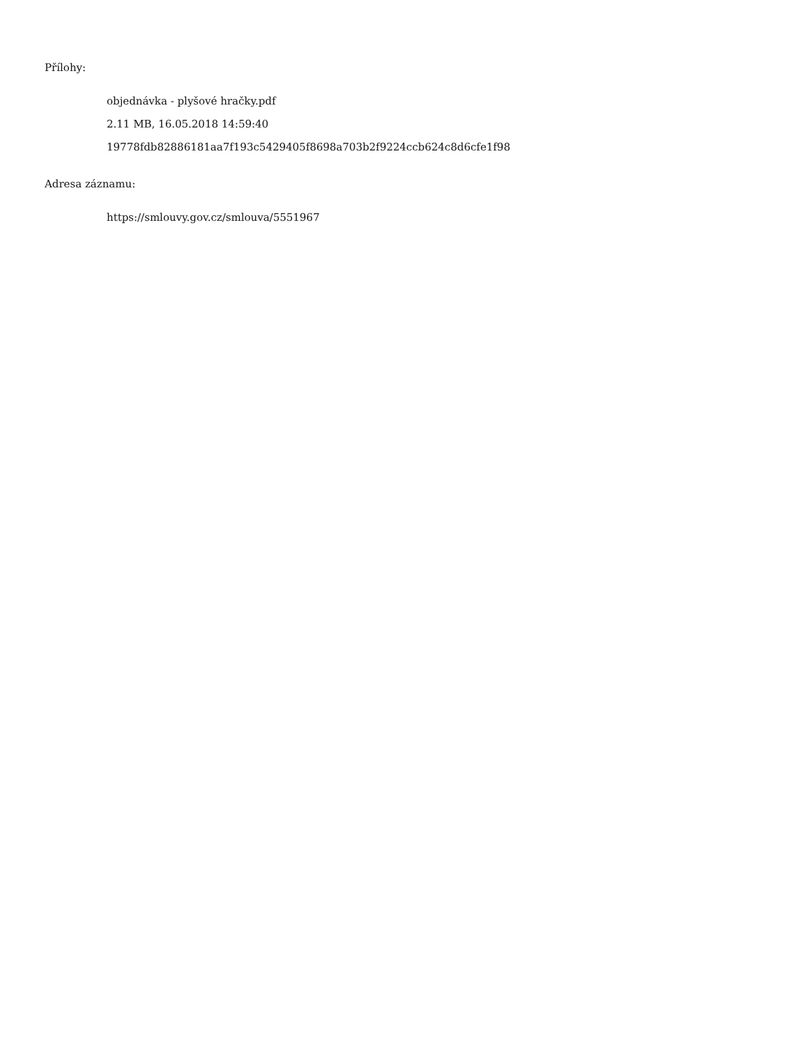Přílohy:
objednávka - plyšové hračky.pdf
2.11 MB, 16.05.2018 14:59:40
19778fdb82886181aa7f193c5429405f8698a703b2f9224ccb624c8d6cfe1f98
Adresa záznamu:
https://smlouvy.gov.cz/smlouva/5551967